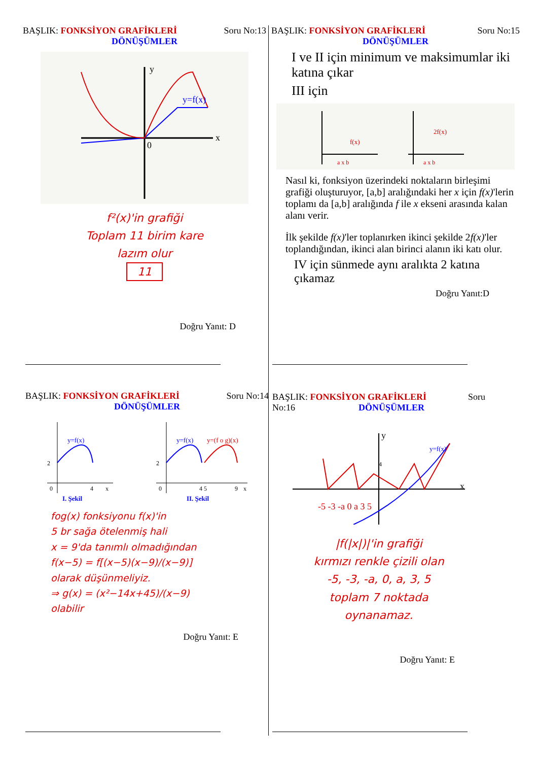BAŞLIK: FONKSİYON GRAFİKLERİ Soru No:13
DÖNÜŞÜMLER
x
y
0
y=f(x)
f²(x)'in grafiği
Toplam 11 birim kare
lazım olur
11
Doğru Yanıt: D
BAŞLIK: FONKSİYON GRAFİKLERİ Soru No:15
DÖNÜŞÜMLER
I ve II için minimum ve maksimumlar iki katına çıkar
III için
f(x)
2f(x)
a x b
a x b
Nasıl ki, fonksiyon üzerindeki noktaların birleşimi grafiği oluşturuyor, [a,b] aralığındaki her x için f(x)'lerin toplamı da [a,b] aralığında f ile x ekseni arasında kalan alanı verir.
İlk şekilde f(x)'ler toplanırken ikinci şekilde 2f(x)'ler toplandığından, ikinci alan birinci alanın iki katı olur.
IV için sünmede aynı aralıkta 2 katına çıkamaz
Doğru Yanıt:D
BAŞLIK: FONKSİYON GRAFİKLERİ Soru No:14
DÖNÜŞÜMLER
y=f(x)
2
0
4
x
I. Şekil
y=f(x)
y=(f o g)(x)
2
0
4 5
9
x
II. Şekil
fog(x) fonksiyonu f(x)'in
5 br sağa ötelenmiş hali
x = 9'da tanımlı olmadığından
f(x−5) = f[(x−5)(x−9)/(x−9)]
olarak düşünmeliyiz.
⇒ g(x) = (x²−14x+45)/(x−9)
olabilir
Doğru Yanıt: E
BAŞLIK: FONKSİYON GRAFİKLERİ Soru
No:16 DÖNÜŞÜMLER
y
x
y=f(x)
-5 -3 -a 0 a 3 5
4
|f(|x|)|'in grafiği
kırmızı renkle çizili olan
-5, -3, -a, 0, a, 3, 5
toplam 7 noktada
oynanamaz.
Doğru Yanıt: E